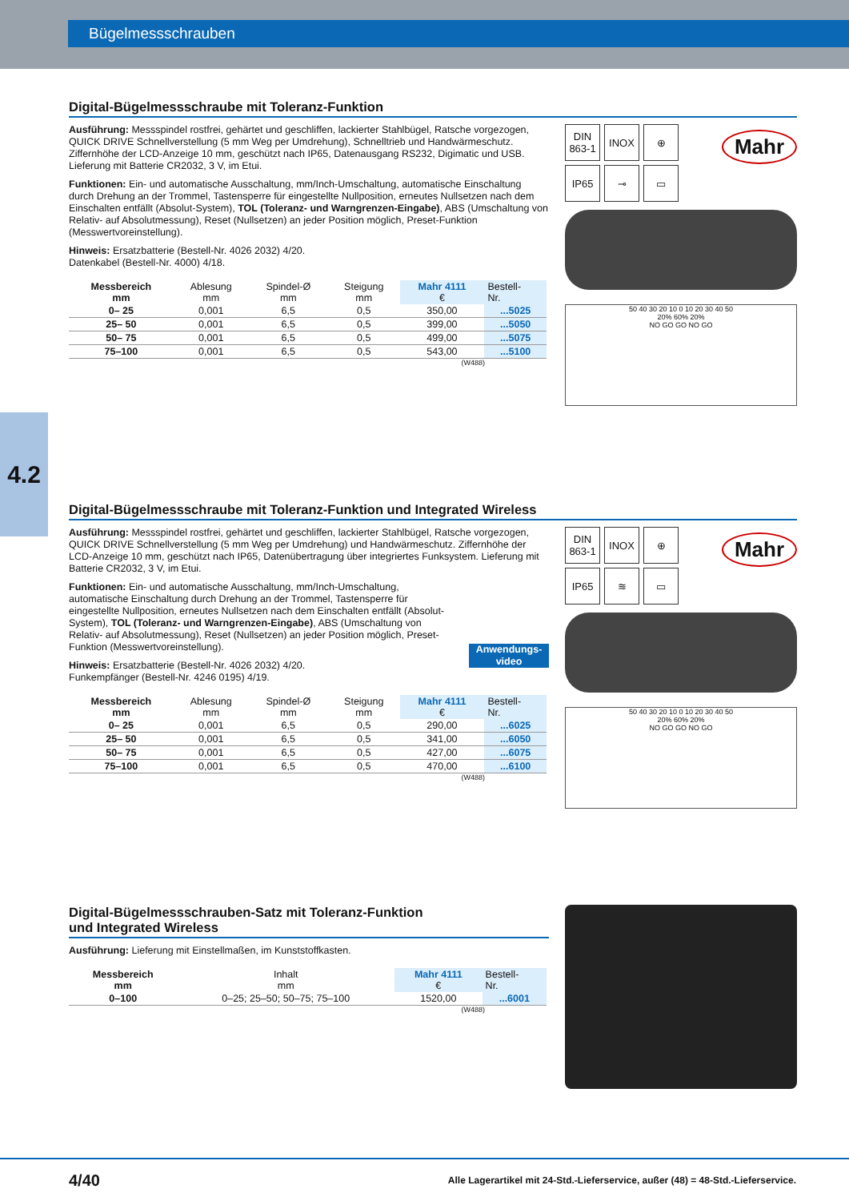Bügelmessschrauben
4.2
Digital-Bügelmessschraube mit Toleranz-Funktion
Ausführung: Messspindel rostfrei, gehärtet und geschliffen, lackierter Stahlbügel, Ratsche vorgezogen, QUICK DRIVE Schnellverstellung (5 mm Weg per Umdrehung), Schnelltrieb und Handwärmeschutz. Ziffernhöhe der LCD-Anzeige 10 mm, geschützt nach IP65, Datenausgang RS232, Digimatic und USB. Lieferung mit Batterie CR2032, 3 V, im Etui.
Funktionen: Ein- und automatische Ausschaltung, mm/Inch-Umschaltung, automatische Einschaltung durch Drehung an der Trommel, Tastensperre für eingestellte Nullposition, erneutes Nullsetzen nach dem Einschalten entfällt (Absolut-System), TOL (Toleranz- und Warngrenzen-Eingabe), ABS (Umschaltung von Relativ- auf Absolutmessung), Reset (Nullsetzen) an jeder Position möglich, Preset-Funktion (Messwertvoreinstellung).
Hinweis: Ersatzbatterie (Bestell-Nr. 4026 2032) 4/20.
Datenkabel (Bestell-Nr. 4000) 4/18.
| Messbereich mm | Ablesung mm | Spindel-Ø mm | Steigung mm | Mahr 4111 € | Bestell- Nr. |
| --- | --- | --- | --- | --- | --- |
| 0– 25 | 0,001 | 6,5 | 0,5 | 350,00 | ...5025 |
| 25– 50 | 0,001 | 6,5 | 0,5 | 399,00 | ...5050 |
| 50– 75 | 0,001 | 6,5 | 0,5 | 499,00 | ...5075 |
| 75–100 | 0,001 | 6,5 | 0,5 | 543,00 | ...5100 |
(W488)
DIN
863-1
INOX
⊕
IP65
⊸
▭
Mahr
50 40 30 20 10 0 10 20 30 40 50
20% 60% 20%
NO GO GO NO GO
Digital-Bügelmessschraube mit Toleranz-Funktion und Integrated Wireless
Ausführung: Messspindel rostfrei, gehärtet und geschliffen, lackierter Stahlbügel, Ratsche vorgezogen, QUICK DRIVE Schnellverstellung (5 mm Weg per Umdrehung) und Handwärme­schutz. Ziffernhöhe der LCD-Anzeige 10 mm, geschützt nach IP65, Datenübertragung über integriertes Funksystem. Lieferung mit Batterie CR2032, 3 V, im Etui.
Funktionen: Ein- und automatische Ausschaltung, mm/Inch-Umschaltung, automatische Einschaltung durch Drehung an der Trommel, Tastensperre für eingestellte Nullposition, erneutes Nullsetzen nach dem Einschalten entfällt (Absolut-System), TOL (Toleranz- und Warngrenzen-Eingabe), ABS (Umschaltung von Relativ- auf Absolutmessung), Reset (Nullsetzen) an jeder Position möglich, Preset-Funktion (Messwertvoreinstellung).
Anwendungs-
video
Hinweis: Ersatzbatterie (Bestell-Nr. 4026 2032) 4/20.
Funkempfänger (Bestell-Nr. 4246 0195) 4/19.
| Messbereich mm | Ablesung mm | Spindel-Ø mm | Steigung mm | Mahr 4111 € | Bestell- Nr. |
| --- | --- | --- | --- | --- | --- |
| 0– 25 | 0,001 | 6,5 | 0,5 | 290,00 | ...6025 |
| 25– 50 | 0,001 | 6,5 | 0,5 | 341,00 | ...6050 |
| 50– 75 | 0,001 | 6,5 | 0,5 | 427,00 | ...6075 |
| 75–100 | 0,001 | 6,5 | 0,5 | 470,00 | ...6100 |
(W488)
DIN
863-1
INOX
⊕
IP65
≋
▭
Mahr
50 40 30 20 10 0 10 20 30 40 50
20% 60% 20%
NO GO GO NO GO
Digital-Bügelmessschrauben-Satz mit Toleranz-Funktion
und Integrated Wireless
Ausführung: Lieferung mit Einstellmaßen, im Kunststoffkasten.
| Messbereich mm | Inhalt mm | Mahr 4111 € | Bestell- Nr. |
| --- | --- | --- | --- |
| 0–100 | 0–25; 25–50; 50–75; 75–100 | 1520,00 | ...6001 |
(W488)
4/40 Alle Lagerartikel mit 24-Std.-Lieferservice, außer (48) = 48-Std.-Lieferservice.